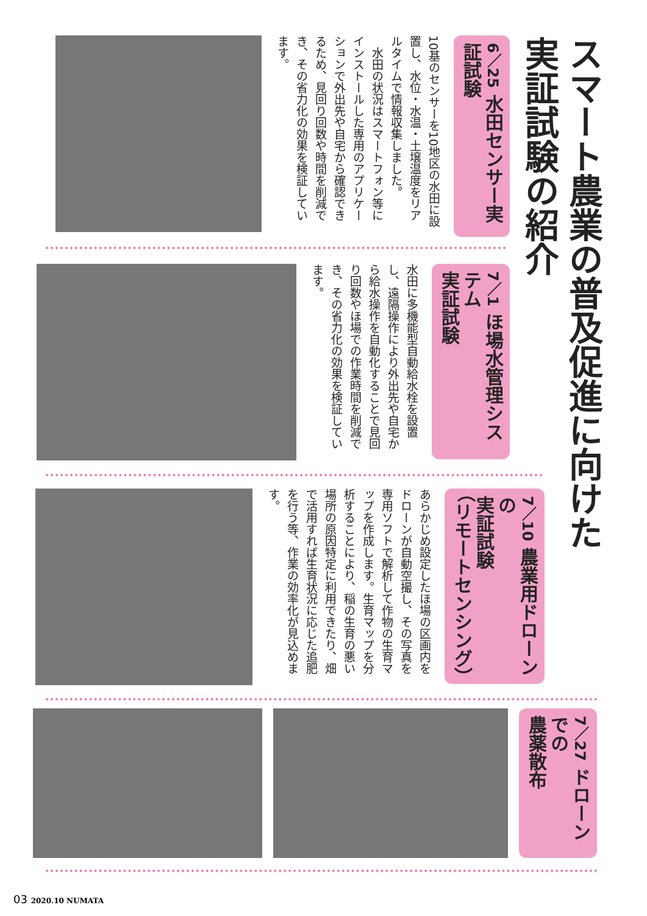スマート農業の普及促進に向けた
実証試験の紹介
6／25 水田センサー実証試験
10基のセンサーを10地区の水田に設置し、水位・水温・土壌温度をリアルタイムで情報収集しました。
　水田の状況はスマートフォン等にインストールした専用のアプリケーションで外出先や自宅から確認できるため、見回り回数や時間を削減でき、その省力化の効果を検証しています。
7／1 ほ場水管理システム
実証試験
水田に多機能型自動給水栓を設置し、遠隔操作により外出先や自宅から給水操作を自動化することで見回り回数やほ場での作業時間を削減でき、その省力化の効果を検証しています。
7／10 農業用ドローンの
実証試験
（リモートセンシング）
あらかじめ設定したほ場の区画内をドローンが自動空撮し、その写真を専用ソフトで解析して作物の生育マップを作成します。生育マップを分析することにより、稲の生育の悪い場所の原因特定に利用できたり、畑で活用すれば生育状況に応じた追肥を行う等、作業の効率化が見込めます。
7／27 ドローンでの
農薬散布
03 2020.10 NUMATA